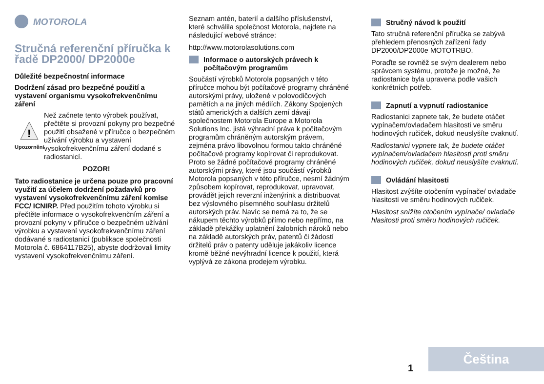MOTOROLA
Stručná referenční příručka k řadě DP2000/ DP2000e
Důležité bezpečnostní informace
Dodržení zásad pro bezpečné použití a vystavení organismu vysokofrekvenčnímu záření
!
Upozornění
Než začnete tento výrobek používat, přečtěte si provozní pokyny pro bezpečné použití obsažené v příručce o bezpečném užívání výrobku a vystavení vysokofrekvenčnímu záření dodané s radiostanicí.
POZOR!
Tato radiostanice je určena pouze pro pracovní využití za účelem dodržení požadavků pro vystavení vysokofrekvenčnímu záření komise FCC/ ICNIRP. Před použitím tohoto výrobku si přečtěte informace o vysokofrekvenčním záření a provozní pokyny v příručce o bezpečném užívání výrobku a vystavení vysokofrekvenčnímu záření dodávané s radiostanicí (publikace společnosti Motorola č. 6864117B25), abyste dodržovali limity vystavení vysokofrekvenčnímu záření.
Seznam antén, baterií a dalšího příslušenství, které schválila společnost Motorola, najdete na následující webové stránce:
http://www.motorolasolutions.com
Informace o autorských právech k počítačovým programům
Součástí výrobků Motorola popsaných v této příručce mohou být počítačové programy chráněné autorskými právy, uložené v polovodičových pamětích a na jiných médiích. Zákony Spojených států amerických a dalších zemí dávají společnostem Motorola Europe a Motorola Solutions Inc. jistá výhradní práva k počítačovým programům chráněným autorským právem, zejména právo libovolnou formou takto chráněné počítačové programy kopírovat či reprodukovat. Proto se žádné počítačové programy chráněné autorskými právy, které jsou součástí výrobků Motorola popsaných v této příručce, nesmí žádným způsobem kopírovat, reprodukovat, upravovat, provádět jejich reverzní inženýrink a distribuovat bez výslovného písemného souhlasu držitelů autorských práv. Navíc se nemá za to, že se nákupem těchto výrobků přímo nebo nepřímo, na základě překážky uplatnění žalobních nároků nebo na základě autorských práv, patentů či žádostí držitelů práv o patenty uděluje jakákoliv licence kromě běžné nevýhradní licence k použití, která vyplývá ze zákona prodejem výrobku.
Stručný návod k použití
Tato stručná referenční příručka se zabývá přehledem přenosných zařízení řady DP2000/DP2000e MOTOTRBO.
Poraďte se rovněž se svým dealerem nebo správcem systému, protože je možné, že radiostanice byla upravena podle vašich konkrétních potřeb.
Zapnutí a vypnutí radiostanice
Radiostanici zapnete tak, že budete otáčet vypínačem/ovladačem hlasitosti ve směru hodinových ručiček, dokud neuslyšíte cvaknutí.
Radiostanici vypnete tak, že budete otáčet vypínačem/ovladačem hlasitosti proti směru hodinových ručiček, dokud neuslyšíte cvaknutí.
Ovládání hlasitosti
Hlasitost zvýšíte otočením vypínače/ ovladače hlasitosti ve směru hodinových ručiček.
Hlasitost snížíte otočením vypínače/ ovladače hlasitosti proti směru hodinových ručiček.
1 Čeština